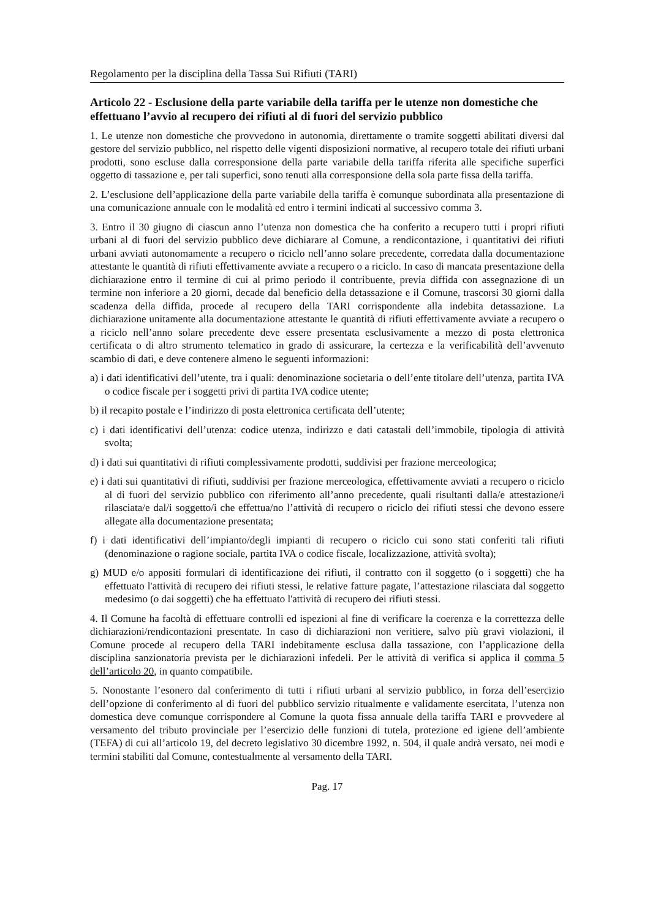Regolamento per la disciplina della Tassa Sui Rifiuti (TARI)
Articolo 22 - Esclusione della parte variabile della tariffa per le utenze non domestiche che effettuano l’avvio al recupero dei rifiuti al di fuori del servizio pubblico
1. Le utenze non domestiche che provvedono in autonomia, direttamente o tramite soggetti abilitati diversi dal gestore del servizio pubblico, nel rispetto delle vigenti disposizioni normative, al recupero totale dei rifiuti urbani prodotti, sono escluse dalla corresponsione della parte variabile della tariffa riferita alle specifiche superfici oggetto di tassazione e, per tali superfici, sono tenuti alla corresponsione della sola parte fissa della tariffa.
2. L’esclusione dell’applicazione della parte variabile della tariffa è comunque subordinata alla presentazione di una comunicazione annuale con le modalità ed entro i termini indicati al successivo comma 3.
3. Entro il 30 giugno di ciascun anno l’utenza non domestica che ha conferito a recupero tutti i propri rifiuti urbani al di fuori del servizio pubblico deve dichiarare al Comune, a rendicontazione, i quantitativi dei rifiuti urbani avviati autonomamente a recupero o riciclo nell’anno solare precedente, corredata dalla documentazione attestante le quantità di rifiuti effettivamente avviate a recupero o a riciclo. In caso di mancata presentazione della dichiarazione entro il termine di cui al primo periodo il contribuente, previa diffida con assegnazione di un termine non inferiore a 20 giorni, decade dal beneficio della detassazione e il Comune, trascorsi 30 giorni dalla scadenza della diffida, procede al recupero della TARI corrispondente alla indebita detassazione. La dichiarazione unitamente alla documentazione attestante le quantità di rifiuti effettivamente avviate a recupero o a riciclo nell’anno solare precedente deve essere presentata esclusivamente a mezzo di posta elettronica certificata o di altro strumento telematico in grado di assicurare, la certezza e la verificabilità dell’avvenuto scambio di dati, e deve contenere almeno le seguenti informazioni:
a) i dati identificativi dell’utente, tra i quali: denominazione societaria o dell’ente titolare dell’utenza, partita IVA o codice fiscale per i soggetti privi di partita IVA codice utente;
b) il recapito postale e l’indirizzo di posta elettronica certificata dell’utente;
c) i dati identificativi dell’utenza: codice utenza, indirizzo e dati catastali dell’immobile, tipologia di attività svolta;
d) i dati sui quantitativi di rifiuti complessivamente prodotti, suddivisi per frazione merceologica;
e) i dati sui quantitativi di rifiuti, suddivisi per frazione merceologica, effettivamente avviati a recupero o riciclo al di fuori del servizio pubblico con riferimento all’anno precedente, quali risultanti dalla/e attestazione/i rilasciata/e dal/i soggetto/i che effettua/no l’attività di recupero o riciclo dei rifiuti stessi che devono essere allegate alla documentazione presentata;
f) i dati identificativi dell’impianto/degli impianti di recupero o riciclo cui sono stati conferiti tali rifiuti (denominazione o ragione sociale, partita IVA o codice fiscale, localizzazione, attività svolta);
g) MUD e/o appositi formulari di identificazione dei rifiuti, il contratto con il soggetto (o i soggetti) che ha effettuato l'attività di recupero dei rifiuti stessi, le relative fatture pagate, l’attestazione rilasciata dal soggetto medesimo (o dai soggetti) che ha effettuato l'attività di recupero dei rifiuti stessi.
4. Il Comune ha facoltà di effettuare controlli ed ispezioni al fine di verificare la coerenza e la correttezza delle dichiarazioni/rendicontazioni presentate. In caso di dichiarazioni non veritiere, salvo più gravi violazioni, il Comune procede al recupero della TARI indebitamente esclusa dalla tassazione, con l’applicazione della disciplina sanzionatoria prevista per le dichiarazioni infedeli. Per le attività di verifica si applica il comma 5 dell’articolo 20, in quanto compatibile.
5. Nonostante l’esonero dal conferimento di tutti i rifiuti urbani al servizio pubblico, in forza dell’esercizio dell’opzione di conferimento al di fuori del pubblico servizio ritualmente e validamente esercitata, l’utenza non domestica deve comunque corrispondere al Comune la quota fissa annuale della tariffa TARI e provvedere al versamento del tributo provinciale per l’esercizio delle funzioni di tutela, protezione ed igiene dell’ambiente (TEFA) di cui all’articolo 19, del decreto legislativo 30 dicembre 1992, n. 504, il quale andrà versato, nei modi e termini stabiliti dal Comune, contestualmente al versamento della TARI.
Pag. 17